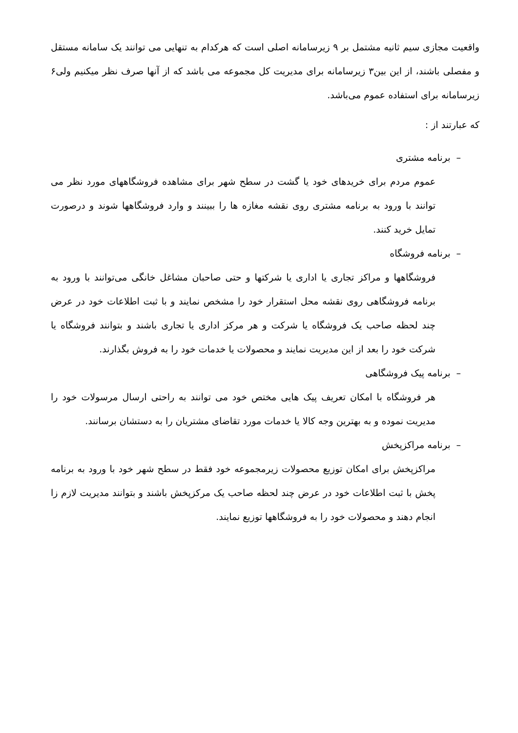واقعیت مجازی سیم ثانیه مشتمل بر ۹ زیرسامانه اصلی است که هرکدام به تنهایی می توانند یک سامانه مستقل و مفصلی باشند، از این بین۳ زیرسامانه برای مدیریت کل مجموعه می باشد که از آنها صرف نظر میکنیم ولی۶ زیرسامانه برای استفاده عموم می‌باشد.
که عبارتند از :
– برنامه مشتری
عموم مردم برای خریدهای خود یا گشت در سطح شهر برای مشاهده فروشگاههای مورد نظر می توانند با ورود به برنامه مشتری روی نقشه مغازه ها را ببینند و وارد فروشگاهها شوند و درصورت تمایل خرید کنند.
– برنامه فروشگاه
فروشگاهها و مراکز تجاری یا اداری یا شرکتها و حتی صاحبان مشاغل خانگی می‌توانند با ورود به برنامه فروشگاهی روی نقشه محل استقرار خود را مشخص نمایند و با ثبت اطلاعات خود در عرض چند لحظه صاحب یک فروشگاه یا شرکت و هر مرکز اداری یا تجاری باشند و بتوانند فروشگاه یا شرکت خود را بعد از این مدیریت نمایند و محصولات یا خدمات خود را به فروش بگذارند.
– برنامه پیک فروشگاهی
هر فروشگاه با امکان تعریف پیک هایی مختص خود می توانند به راحتی ارسال مرسولات خود را مدیریت نموده و به بهترین وجه کالا یا خدمات مورد تقاضای مشتریان را به دستشان برسانند.
– برنامه مراکزپخش
مراکزپخش برای امکان توزیع محصولات زیرمجموعه خود فقط در سطح شهر خود با ورود به برنامه پخش با ثبت اطلاعات خود در عرض چند لحظه صاحب یک مرکزپخش باشند و بتوانند مدیریت لازم زا انجام دهند و محصولات خود را به فروشگاهها توزیع نمایند.